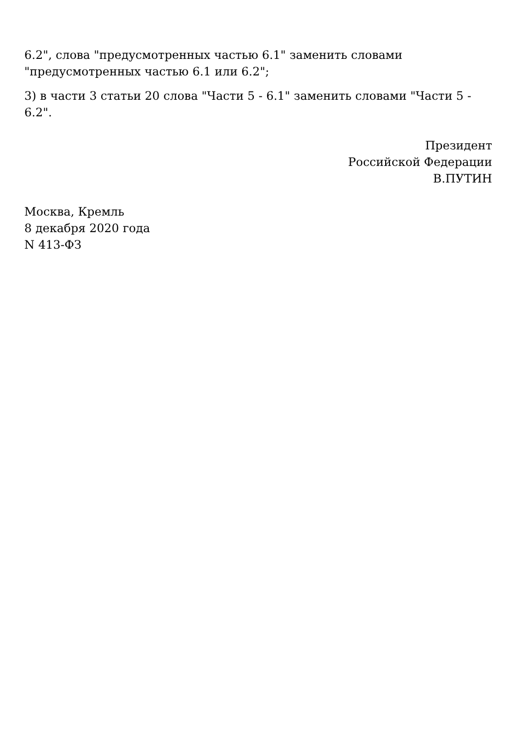6.2", слова "предусмотренных частью 6.1" заменить словами "предусмотренных частью 6.1 или 6.2";
3) в части 3 статьи 20 слова "Части 5 - 6.1" заменить словами "Части 5 - 6.2".
Президент
Российской Федерации
В.ПУТИН
Москва, Кремль
8 декабря 2020 года
N 413-ФЗ